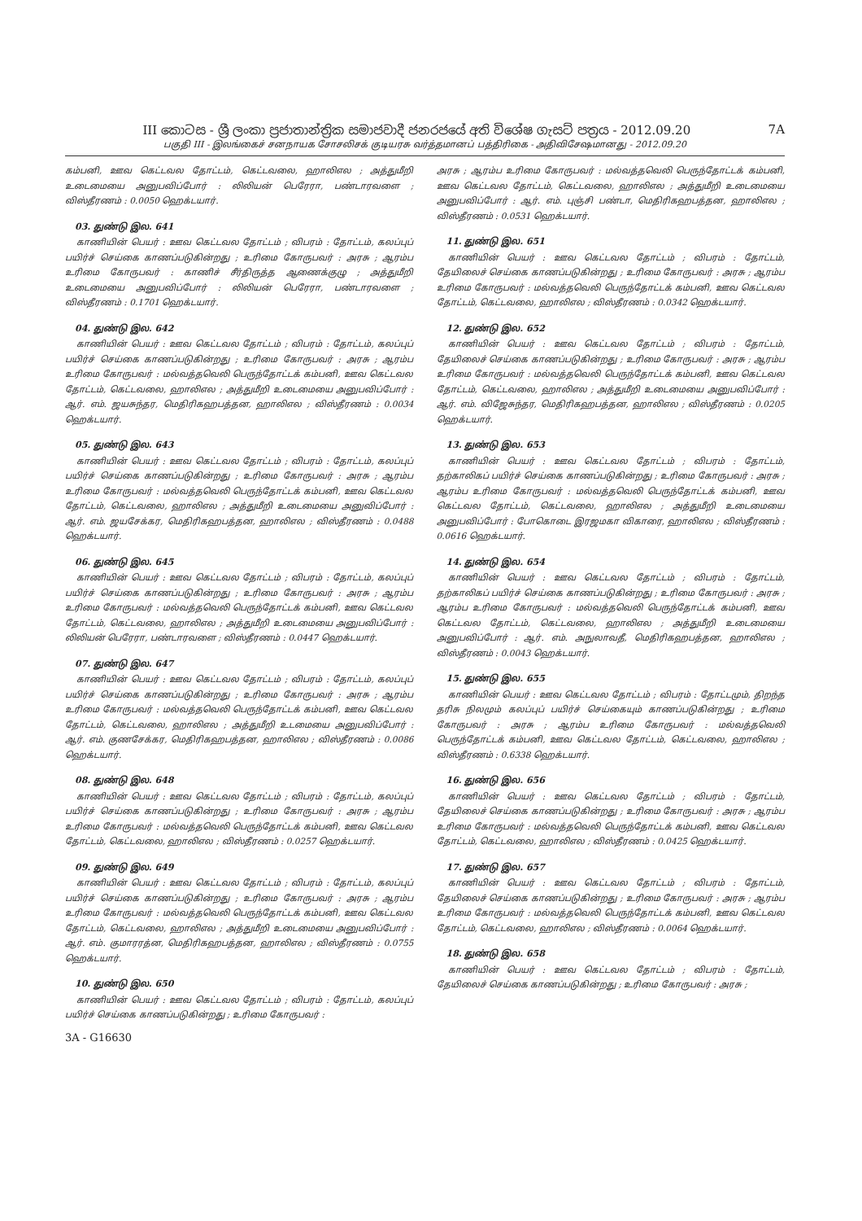III කොටස - ශ්‍රී ලංකා ප්‍රජාතාන්ත්‍රික සමාජවාදී ජනරජයේ අති විශේෂ ගැසට් පත්‍රය - 2012.09.20
7A
பகுதி III - இலங்கைச் சனநாயக சோசலிசக் குடியரசு வர்த்தமானப் பத்திரிகை - அதிவிசேஷமானது - 2012.09.20
கம்பனி, ஊவ கெட்டவல தோட்டம், கெட்டவலை, ஹாலிஎல ; அத்துமீறி உடைமையை அனுபவிப்போர் : லிலியன் பெரேரா, பண்டாரவளை ; விஸ்தீரணம் : 0.0050 ஹெக்டயார்.
03. துண்டு இல. 641
காணியின் பெயர் : ஊவ கெட்டவல தோட்டம் ; விபரம் : தோட்டம், கலப்புப் பயிர்ச் செய்கை காணப்படுகின்றது ; உரிமை கோருபவர் : அரசு ; ஆரம்ப உரிமை கோருபவர் : காணிச் சீர்திருத்த ஆணைக்குழு ; அத்துமீறி உடைமையை அனுபவிப்போர் : லிலியன் பெரேரா, பண்டாரவளை ; விஸ்தீரணம் : 0.1701 ஹெக்டயார்.
04. துண்டு இல. 642
காணியின் பெயர் : ஊவ கெட்டவல தோட்டம் ; விபரம் : தோட்டம், கலப்புப் பயிர்ச் செய்கை காணப்படுகின்றது ; உரிமை கோருபவர் : அரசு ; ஆரம்ப உரிமை கோருபவர் : மல்வத்தவெலி பெருந்தோட்டக் கம்பனி, ஊவ கெட்டவல தோட்டம், கெட்டவலை, ஹாலிஎல ; அத்துமீறி உடைமையை அனுபவிப்போர் : ஆர். எம். ஜயசுந்தர, மெதிரிகஹபத்தன, ஹாலிஎல ; விஸ்தீரணம் : 0.0034 ஹெக்டயார்.
05. துண்டு இல. 643
காணியின் பெயர் : ஊவ கெட்டவல தோட்டம் ; விபரம் : தோட்டம், கலப்புப் பயிர்ச் செய்கை காணப்படுகின்றது ; உரிமை கோருபவர் : அரசு ; ஆரம்ப உரிமை கோருபவர் : மல்வத்தவெலி பெருந்தோட்டக் கம்பனி, ஊவ கெட்டவல தோட்டம், கெட்டவலை, ஹாலிஎல ; அத்துமீறி உடைமையை அனுவிப்போர் : ஆர். எம். ஜயசேக்கர, மெதிரிகஹபத்தன, ஹாலிஎல ; விஸ்தீரணம் : 0.0488 ஹெக்டயார்.
06. துண்டு இல. 645
காணியின் பெயர் : ஊவ கெட்டவல தோட்டம் ; விபரம் : தோட்டம், கலப்புப் பயிர்ச் செய்கை காணப்படுகின்றது ; உரிமை கோருபவர் : அரசு ; ஆரம்ப உரிமை கோருபவர் : மல்வத்தவெலி பெருந்தோட்டக் கம்பனி, ஊவ கெட்டவல தோட்டம், கெட்டவலை, ஹாலிஎல ; அத்துமீறி உடைமையை அனுபவிப்போர் : லிலியன் பெரேரா, பண்டாரவளை ; விஸ்தீரணம் : 0.0447 ஹெக்டயார்.
07. துண்டு இல. 647
காணியின் பெயர் : ஊவ கெட்டவல தோட்டம் ; விபரம் : தோட்டம், கலப்புப் பயிர்ச் செய்கை காணப்படுகின்றது ; உரிமை கோருபவர் : அரசு ; ஆரம்ப உரிமை கோருபவர் : மல்வத்தவெலி பெருந்தோட்டக் கம்பனி, ஊவ கெட்டவல தோட்டம், கெட்டவலை, ஹாலிஎல ; அத்துமீறி உடமையை அனுபவிப்போர் : ஆர். எம். குணசேக்கர, மெதிரிகஹபத்தன, ஹாலிஎல ; விஸ்தீரணம் : 0.0086 ஹெக்டயார்.
08. துண்டு இல. 648
காணியின் பெயர் : ஊவ கெட்டவல தோட்டம் ; விபரம் : தோட்டம், கலப்புப் பயிர்ச் செய்கை காணப்படுகின்றது ; உரிமை கோருபவர் : அரசு ; ஆரம்ப உரிமை கோருபவர் : மல்வத்தவெலி பெருந்தோட்டக் கம்பனி, ஊவ கெட்டவல தோட்டம், கெட்டவலை, ஹாலிஎல ; விஸ்தீரணம் : 0.0257 ஹெக்டயார்.
09. துண்டு இல. 649
காணியின் பெயர் : ஊவ கெட்டவல தோட்டம் ; விபரம் : தோட்டம், கலப்புப் பயிர்ச் செய்கை காணப்படுகின்றது ; உரிமை கோருபவர் : அரசு ; ஆரம்ப உரிமை கோருபவர் : மல்வத்தவெலி பெருந்தோட்டக் கம்பனி, ஊவ கெட்டவல தோட்டம், கெட்டவலை, ஹாலிஎல ; அத்துமீறி உடைமையை அனுபவிப்போர் : ஆர். எம். குமாரரத்ன, மெதிரிகஹபத்தன, ஹாலிஎல ; விஸ்தீரணம் : 0.0755 ஹெக்டயார்.
10. துண்டு இல. 650
காணியின் பெயர் : ஊவ கெட்டவல தோட்டம் ; விபரம் : தோட்டம், கலப்புப் பயிர்ச் செய்கை காணப்படுகின்றது ; உரிமை கோருபவர் :
3A - G16630
அரசு ; ஆரம்ப உரிமை கோருபவர் : மல்வத்தவெலி பெருந்தோட்டக் கம்பனி, ஊவ கெட்டவல தோட்டம், கெட்டவலை, ஹாலிஎல ; அத்துமீறி உடைமையை அனுபவிப்போர் : ஆர். எம். புஞ்சி பண்டா, மெதிரிகஹபத்தன, ஹாலிஎல ; விஸ்தீரணம் : 0.0531 ஹெக்டயார்.
11. துண்டு இல. 651
காணியின் பெயர் : ஊவ கெட்டவல தோட்டம் ; விபரம் : தோட்டம், தேயிலைச் செய்கை காணப்படுகின்றது ; உரிமை கோருபவர் : அரசு ; ஆரம்ப உரிமை கோருபவர் : மல்வத்தவெலி பெருந்தோட்டக் கம்பனி, ஊவ கெட்டவல தோட்டம், கெட்டவலை, ஹாலிஎல ; விஸ்தீரணம் : 0.0342 ஹெக்டயார்.
12. துண்டு இல. 652
காணியின் பெயர் : ஊவ கெட்டவல தோட்டம் ; விபரம் : தோட்டம், தேயிலைச் செய்கை காணப்படுகின்றது ; உரிமை கோருபவர் : அரசு ; ஆரம்ப உரிமை கோருபவர் : மல்வத்தவெலி பெருந்தோட்டக் கம்பனி, ஊவ கெட்டவல தோட்டம், கெட்டவலை, ஹாலிஎல ; அத்துமீறி உடைமையை அனுபவிப்போர் : ஆர். எம். விஜேசுந்தர, மெதிரிகஹபத்தன, ஹாலிஎல ; விஸ்தீரணம் : 0.0205 ஹெக்டயார்.
13. துண்டு இல. 653
காணியின் பெயர் : ஊவ கெட்டவல தோட்டம் ; விபரம் : தோட்டம், தற்காலிகப் பயிர்ச் செய்கை காணப்படுகின்றது ; உரிமை கோருபவர் : அரசு ; ஆரம்ப உரிமை கோருபவர் : மல்வத்தவெலி பெருந்தோட்டக் கம்பனி, ஊவ கெட்டவல தோட்டம், கெட்டவலை, ஹாலிஎல ; அத்துமீறி உடைமையை அனுபவிப்போர் : போகொடை இரஜமகா விகாரை, ஹாலிஎல ; விஸ்தீரணம் : 0.0616 ஹெக்டயார்.
14. துண்டு இல. 654
காணியின் பெயர் : ஊவ கெட்டவல தோட்டம் ; விபரம் : தோட்டம், தற்காலிகப் பயிர்ச் செய்கை காணப்படுகின்றது ; உரிமை கோருபவர் : அரசு ; ஆரம்ப உரிமை கோருபவர் : மல்வத்தவெலி பெருந்தோட்டக் கம்பனி, ஊவ கெட்டவல தோட்டம், கெட்டவலை, ஹாலிஎல ; அத்துமீறி உடைமையை அனுபவிப்போர் : ஆர். எம். அநுலாவதீ, மெதிரிகஹபத்தன, ஹாலிஎல ; விஸ்தீரணம் : 0.0043 ஹெக்டயார்.
15. துண்டு இல. 655
காணியின் பெயர் : ஊவ கெட்டவல தோட்டம் ; விபரம் : தோட்டமும், திறந்த தரிசு நிலமும் கலப்புப் பயிர்ச் செய்கையும் காணப்படுகின்றது ; உரிமை கோருபவர் : அரசு ; ஆரம்ப உரிமை கோருபவர் : மல்வத்தவெலி பெருந்தோட்டக் கம்பனி, ஊவ கெட்டவல தோட்டம், கெட்டவலை, ஹாலிஎல ; விஸ்தீரணம் : 0.6338 ஹெக்டயார்.
16. துண்டு இல. 656
காணியின் பெயர் : ஊவ கெட்டவல தோட்டம் ; விபரம் : தோட்டம், தேயிலைச் செய்கை காணப்படுகின்றது ; உரிமை கோருபவர் : அரசு ; ஆரம்ப உரிமை கோருபவர் : மல்வத்தவெலி பெருந்தோட்டக் கம்பனி, ஊவ கெட்டவல தோட்டம், கெட்டவலை, ஹாலிஎல ; விஸ்தீரணம் : 0.0425 ஹெக்டயார்.
17. துண்டு இல. 657
காணியின் பெயர் : ஊவ கெட்டவல தோட்டம் ; விபரம் : தோட்டம், தேயிலைச் செய்கை காணப்படுகின்றது ; உரிமை கோருபவர் : அரசு ; ஆரம்ப உரிமை கோருபவர் : மல்வத்தவெலி பெருந்தோட்டக் கம்பனி, ஊவ கெட்டவல தோட்டம், கெட்டவலை, ஹாலிஎல ; விஸ்தீரணம் : 0.0064 ஹெக்டயார்.
18. துண்டு இல. 658
காணியின் பெயர் : ஊவ கெட்டவல தோட்டம் ; விபரம் : தோட்டம், தேயிலைச் செய்கை காணப்படுகின்றது ; உரிமை கோருபவர் : அரசு ;